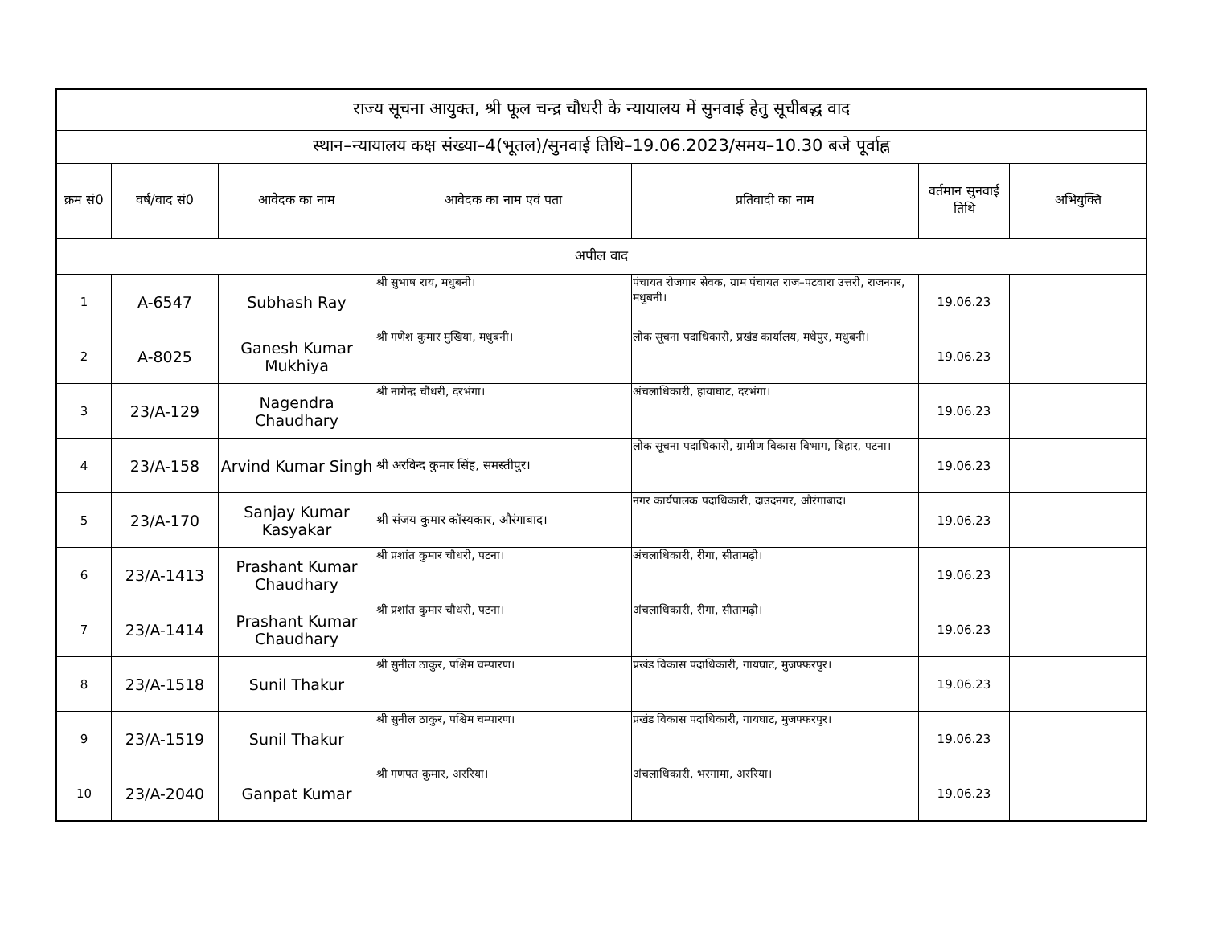| राज्य सूचना आयुक्त, श्री फूल चन्द्र चौधरी के न्यायालय में सुनवाई हेतु सूचीबद्ध वाद | | | | | | |
| --- | --- | --- | --- | --- | --- | --- |
| स्थान–न्यायालय कक्ष संख्या–4(भूतल)/सुनवाई तिथि–19.06.2023/समय–10.30 बजे पूर्वाह्न | | | | | | |
| क्रम सं0 | वर्ष/वाद सं0 | आवेदक का नाम | आवेदक का नाम एवं पता | प्रतिवादी का नाम | वर्तमान सुनवाई तिथि | अभियुक्ति |
| अपील वाद | | | | | | |
| 1 | A-6547 | Subhash Ray | श्री सुभाष राय, मधुबनी। | पंचायत रोजगार सेवक, ग्राम पंचायत राज–पटवारा उत्तरी, राजनगर, मधुबनी। | 19.06.23 | |
| 2 | A-8025 | Ganesh Kumar Mukhiya | श्री गणेश कुमार मुखिया, मधुबनी। | लोक सूचना पदाधिकारी, प्रखंड कार्यालय, मधेपुर, मधुबनी। | 19.06.23 | |
| 3 | 23/A-129 | Nagendra Chaudhary | श्री नागेन्द्र चौधरी, दरभंगा। | अंचलाधिकारी, हायाघाट, दरभंगा। | 19.06.23 | |
| 4 | 23/A-158 | Arvind Kumar Singh | श्री अरविन्द कुमार सिंह, समस्तीपुर। | लोक सूचना पदाधिकारी, ग्रामीण विकास विभाग, बिहार, पटना। | 19.06.23 | |
| 5 | 23/A-170 | Sanjay Kumar Kasyakar | श्री संजय कुमार कॉस्यकार, औरंगाबाद। | नगर कार्यपालक पदाधिकारी, दाउदनगर, औरंगाबाद। | 19.06.23 | |
| 6 | 23/A-1413 | Prashant Kumar Chaudhary | श्री प्रशांत कुमार चौधरी, पटना। | अंचलाधिकारी, रीगा, सीतामढ़ी। | 19.06.23 | |
| 7 | 23/A-1414 | Prashant Kumar Chaudhary | श्री प्रशांत कुमार चौधरी, पटना। | अंचलाधिकारी, रीगा, सीतामढ़ी। | 19.06.23 | |
| 8 | 23/A-1518 | Sunil Thakur | श्री सुनील ठाकुर, पश्चिम चम्पारण। | प्रखंड विकास पदाधिकारी, गायघाट, मुजफ्फरपुर। | 19.06.23 | |
| 9 | 23/A-1519 | Sunil Thakur | श्री सुनील ठाकुर, पश्चिम चम्पारण। | प्रखंड विकास पदाधिकारी, गायघाट, मुजफ्फरपुर। | 19.06.23 | |
| 10 | 23/A-2040 | Ganpat Kumar | श्री गणपत कुमार, अररिया। | अंचलाधिकारी, भरगामा, अररिया। | 19.06.23 | |